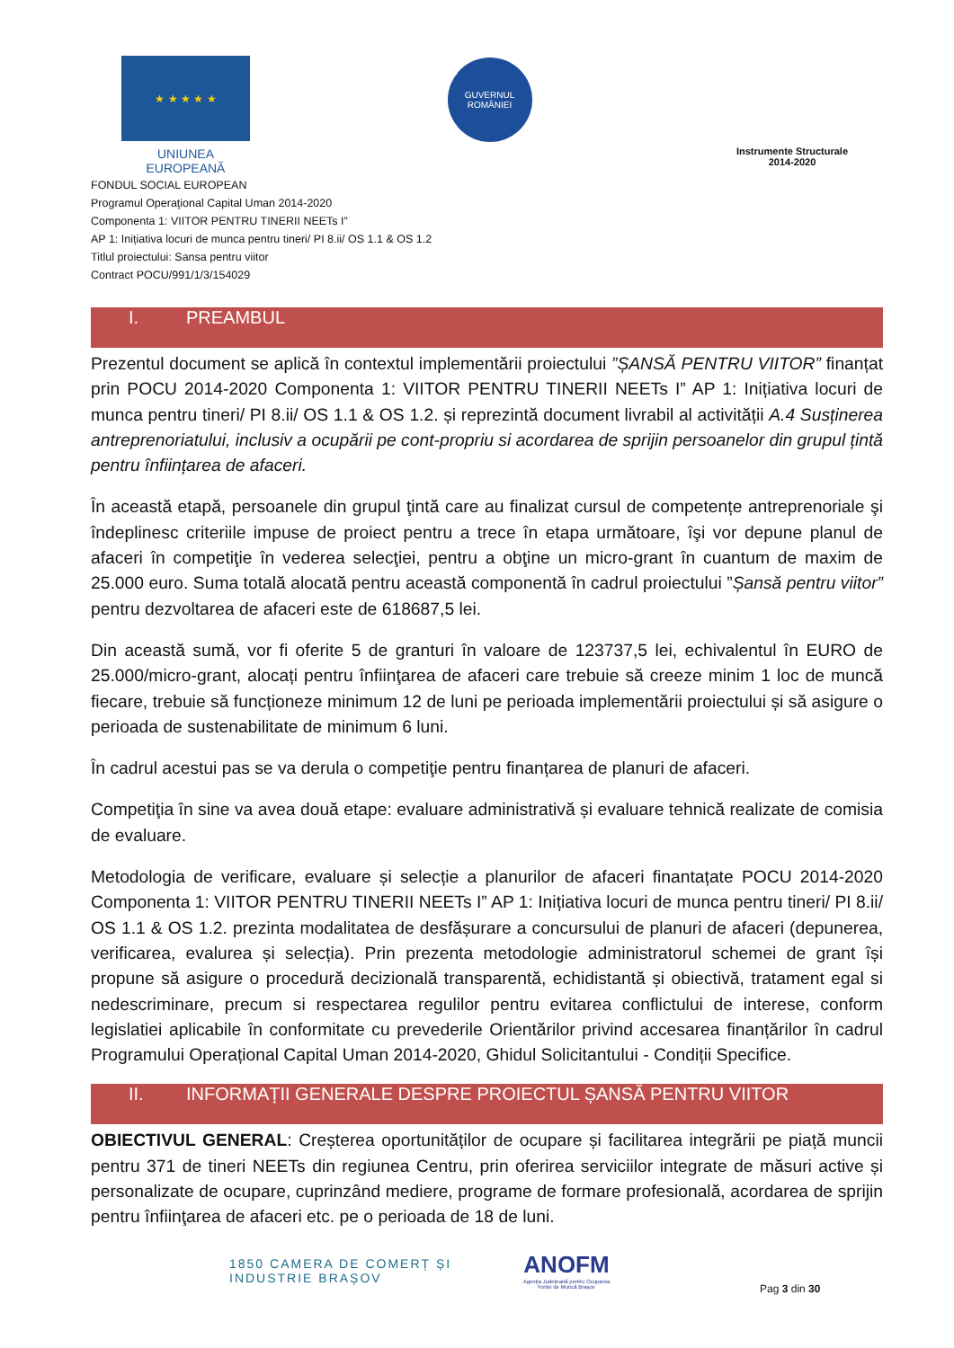★ ★ ★ ★ ★
UNIUNEA EUROPEANĂ
GUVERNUL ROMÂNIEI
Instrumente Structurale 2014-2020
FONDUL SOCIAL EUROPEAN
Programul Operaţional Capital Uman 2014-2020
Componenta 1: VIITOR PENTRU TINERII NEETs I”
AP 1: Inițiativa locuri de munca pentru tineri/ PI 8.ii/ OS 1.1 & OS 1.2
Titlul proiectului: Sansa pentru viitor
Contract POCU/991/1/3/154029
I. PREAMBUL
Prezentul document se aplică în contextul implementării proiectului ”ȘANSĂ PENTRU VIITOR” finanțat prin POCU 2014-2020 Componenta 1: VIITOR PENTRU TINERII NEETs I” AP 1: Inițiativa locuri de munca pentru tineri/ PI 8.ii/ OS 1.1 & OS 1.2. și reprezintă document livrabil al activității A.4 Susținerea antreprenoriatului, inclusiv a ocupării pe cont-propriu si acordarea de sprijin persoanelor din grupul țintă pentru înființarea de afaceri.
În această etapă, persoanele din grupul ţintă care au finalizat cursul de competențe antreprenoriale şi îndeplinesc criteriile impuse de proiect pentru a trece în etapa următoare, îşi vor depune planul de afaceri în competiţie în vederea selecţiei, pentru a obţine un micro-grant în cuantum de maxim de 25.000 euro. Suma totală alocată pentru această componentă în cadrul proiectului ”Șansă pentru viitor” pentru dezvoltarea de afaceri este de 618687,5 lei.
Din această sumă, vor fi oferite 5 de granturi în valoare de 123737,5 lei, echivalentul în EURO de 25.000/micro-grant, alocați pentru înfiinţarea de afaceri care trebuie să creeze minim 1 loc de muncă fiecare, trebuie să funcționeze minimum 12 de luni pe perioada implementării proiectului și să asigure o perioada de sustenabilitate de minimum 6 luni.
În cadrul acestui pas se va derula o competiţie pentru finanțarea de planuri de afaceri.
Competiţia în sine va avea două etape: evaluare administrativă și evaluare tehnică realizate de comisia de evaluare.
Metodologia de verificare, evaluare și selecție a planurilor de afaceri finantațate POCU 2014-2020 Componenta 1: VIITOR PENTRU TINERII NEETs I” AP 1: Inițiativa locuri de munca pentru tineri/ PI 8.ii/ OS 1.1 & OS 1.2. prezinta modalitatea de desfășurare a concursului de planuri de afaceri (depunerea, verificarea, evalurea și selecția). Prin prezenta metodologie administratorul schemei de grant își propune să asigure o procedură decizională transparentă, echidistantă și obiectivă, tratament egal si nedescriminare, precum si respectarea regulilor pentru evitarea conflictului de interese, conform legislatiei aplicabile în conformitate cu prevederile Orientărilor privind accesarea finanțărilor în cadrul Programului Operațional Capital Uman 2014-2020, Ghidul Solicitantului - Condiții Specifice.
II. INFORMAȚII GENERALE DESPRE PROIECTUL ȘANSĂ PENTRU VIITOR
OBIECTIVUL GENERAL: Creșterea oportunităților de ocupare și facilitarea integrării pe piață muncii pentru 371 de tineri NEETs din regiunea Centru, prin oferirea serviciilor integrate de măsuri active și personalizate de ocupare, cuprinzând mediere, programe de formare profesională, acordarea de sprijin pentru înfiinţarea de afaceri etc. pe o perioada de 18 de luni.
1850 CAMERA DE COMERȚ ȘI INDUSTRIE BRAȘOV
ANOFM
Agenția Județeană pentru Ocuparea Forței de Muncă Brașov
Pag 3 din 30